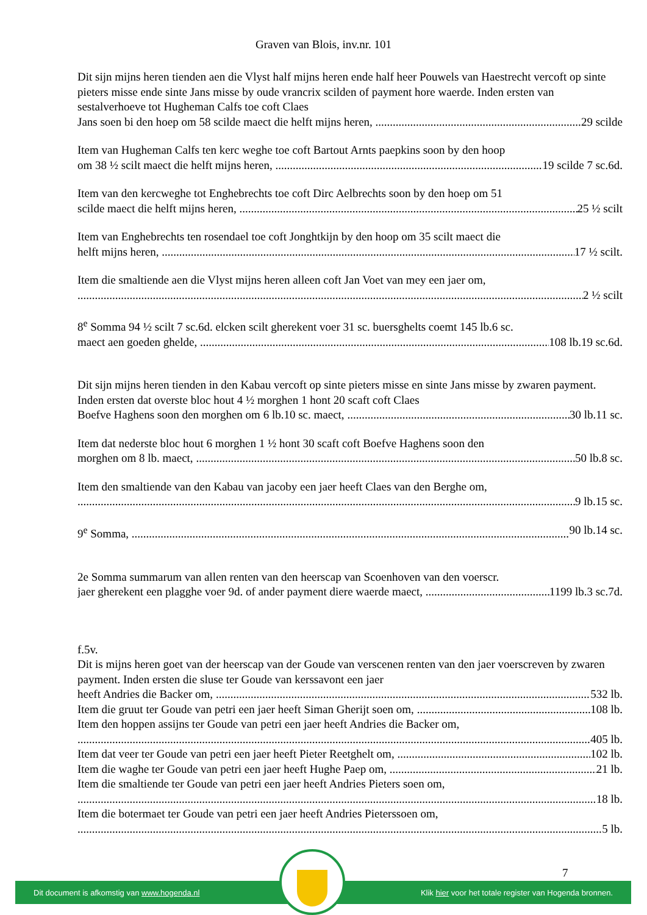Graven van Blois, inv.nr. 101
Dit sijn mijns heren tienden aen die Vlyst half mijns heren ende half heer Pouwels van Haestrecht vercoft op sinte pieters misse ende sinte Jans misse by oude vrancrix scilden of payment hore waerde. Inden ersten van sestalverhoeve tot Hugheman Calfs toe coft Claes
Jans soen bi den hoep om 58 scilde maect die helft mijns heren, 29 scilde
Item van Hugheman Calfs ten kerc weghe toe coft Bartout Arnts paepkins soon by den hoop
om 38 ½ scilt maect die helft mijns heren, 19 scilde 7 sc.6d.
Item van den kercweghe tot Enghebrechts toe coft Dirc Aelbrechts soon by den hoep om 51
scilde maect die helft mijns heren, 25 ½ scilt
Item van Enghebrechts ten rosendael toe coft Jonghtkijn by den hoop om 35 scilt maect die
helft mijns heren, 17 ½ scilt.
Item die smaltiende aen die Vlyst mijns heren alleen coft Jan Voet van mey een jaer om,
2 ½ scilt
8<sup>e</sup> Somma 94 ½ scilt 7 sc.6d. elcken scilt gherekent voer 31 sc. buersghelts coemt 145 lb.6 sc.
maect aen goeden ghelde, 108 lb.19 sc.6d.
Dit sijn mijns heren tienden in den Kabau vercoft op sinte pieters misse en sinte Jans misse by zwaren payment. Inden ersten dat overste bloc hout 4 ½ morghen 1 hont 20 scaft coft Claes
Boefve Haghens soon den morghen om 6 lb.10 sc. maect, 30 lb.11 sc.
Item dat nederste bloc hout 6 morghen 1 ½ hont 30 scaft coft Boefve Haghens soon den
morghen om 8 lb. maect, 50 lb.8 sc.
Item den smaltiende van den Kabau van jacoby een jaer heeft Claes van den Berghe om,
9 lb.15 sc.
9<sup>e</sup> Somma, 90 lb.14 sc.
2e Somma summarum van allen renten van den heerscap van Scoenhoven van den voerscr.
jaer gherekent een plagghe voer 9d. of ander payment diere waerde maect, 1199 lb.3 sc.7d.
f.5v.
Dit is mijns heren goet van der heerscap van der Goude van verscenen renten van den jaer voerscreven by zwaren payment. Inden ersten die sluse ter Goude van kerssavont een jaer
heeft Andries die Backer om, 532 lb.
Item die gruut ter Goude van petri een jaer heeft Siman Gherijt soen om, 108 lb.
Item den hoppen assijns ter Goude van petri een jaer heeft Andries die Backer om,
405 lb.
Item dat veer ter Goude van petri een jaer heeft Pieter Reetghelt om, 102 lb.
Item die waghe ter Goude van petri een jaer heeft Hughe Paep om, 21 lb.
Item die smaltiende ter Goude van petri een jaer heeft Andries Pieters soen om,
18 lb.
Item die botermaet ter Goude van petri een jaer heeft Andries Pieterssoen om,
5 lb.
7
Dit document is afkomstig van www.hogenda.nl Klik hier voor het totale register van Hogenda bronnen.